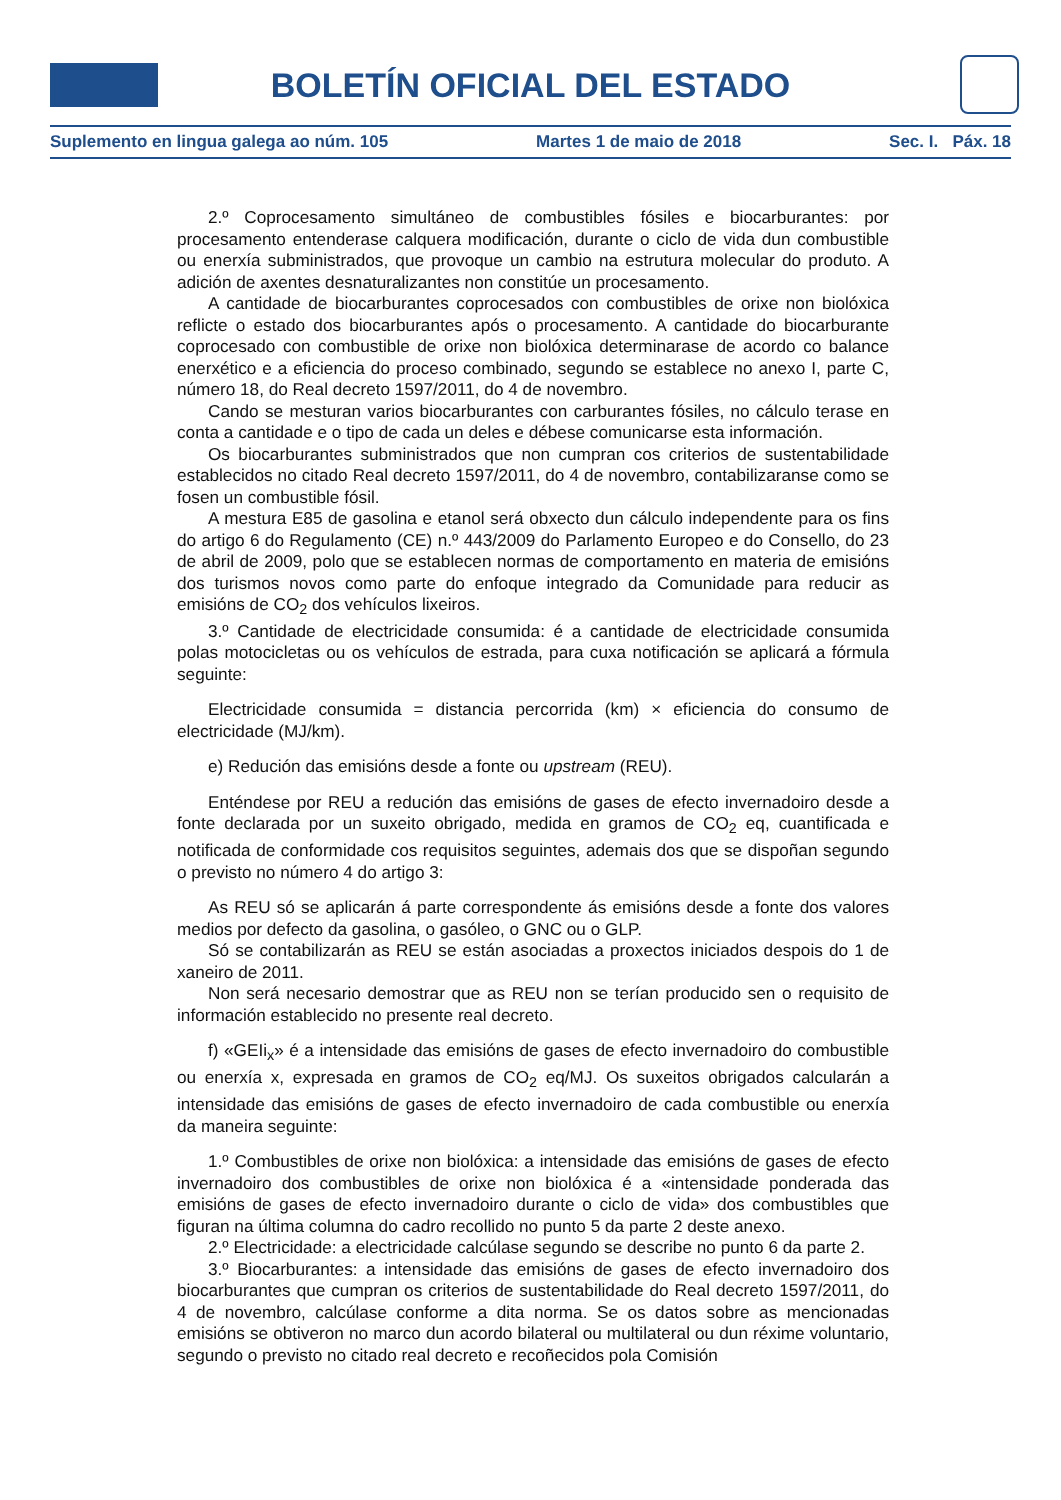BOLETÍN OFICIAL DEL ESTADO
Suplemento en lingua galega ao núm. 105 Martes 1 de maio de 2018 Sec. I. Páx. 18
2.º Coprocesamento simultáneo de combustibles fósiles e biocarburantes: por procesamento entenderase calquera modificación, durante o ciclo de vida dun combustible ou enerxía subministrados, que provoque un cambio na estrutura molecular do produto. A adición de axentes desnaturalizantes non constitúe un procesamento.
A cantidade de biocarburantes coprocesados con combustibles de orixe non biolóxica reflicte o estado dos biocarburantes após o procesamento. A cantidade do biocarburante coprocesado con combustible de orixe non biolóxica determinarase de acordo co balance enerxético e a eficiencia do proceso combinado, segundo se establece no anexo I, parte C, número 18, do Real decreto 1597/2011, do 4 de novembro.
Cando se mesturan varios biocarburantes con carburantes fósiles, no cálculo terase en conta a cantidade e o tipo de cada un deles e débese comunicarse esta información.
Os biocarburantes subministrados que non cumpran cos criterios de sustentabilidade establecidos no citado Real decreto 1597/2011, do 4 de novembro, contabilizaranse como se fosen un combustible fósil.
A mestura E85 de gasolina e etanol será obxecto dun cálculo independente para os fins do artigo 6 do Regulamento (CE) n.º 443/2009 do Parlamento Europeo e do Consello, do 23 de abril de 2009, polo que se establecen normas de comportamento en materia de emisións dos turismos novos como parte do enfoque integrado da Comunidade para reducir as emisións de CO<sub>2</sub> dos vehículos lixeiros.
3.º Cantidade de electricidade consumida: é a cantidade de electricidade consumida polas motocicletas ou os vehículos de estrada, para cuxa notificación se aplicará a fórmula seguinte:
Electricidade consumida = distancia percorrida (km) × eficiencia do consumo de electricidade (MJ/km).
e) Redución das emisións desde a fonte ou upstream (REU).
Enténdese por REU a redución das emisións de gases de efecto invernadoiro desde a fonte declarada por un suxeito obrigado, medida en gramos de CO<sub>2</sub> eq, cuantificada e notificada de conformidade cos requisitos seguintes, ademais dos que se dispoñan segundo o previsto no número 4 do artigo 3:
As REU só se aplicarán á parte correspondente ás emisións desde a fonte dos valores medios por defecto da gasolina, o gasóleo, o GNC ou o GLP.
Só se contabilizarán as REU se están asociadas a proxectos iniciados despois do 1 de xaneiro de 2011.
Non será necesario demostrar que as REU non se terían producido sen o requisito de información establecido no presente real decreto.
f) «GEIi<sub>x</sub>» é a intensidade das emisións de gases de efecto invernadoiro do combustible ou enerxía x, expresada en gramos de CO<sub>2</sub> eq/MJ. Os suxeitos obrigados calcularán a intensidade das emisións de gases de efecto invernadoiro de cada combustible ou enerxía da maneira seguinte:
1.º Combustibles de orixe non biolóxica: a intensidade das emisións de gases de efecto invernadoiro dos combustibles de orixe non biolóxica é a «intensidade ponderada das emisións de gases de efecto invernadoiro durante o ciclo de vida» dos combustibles que figuran na última columna do cadro recollido no punto 5 da parte 2 deste anexo.
2.º Electricidade: a electricidade calcúlase segundo se describe no punto 6 da parte 2.
3.º Biocarburantes: a intensidade das emisións de gases de efecto invernadoiro dos biocarburantes que cumpran os criterios de sustentabilidade do Real decreto 1597/2011, do 4 de novembro, calcúlase conforme a dita norma. Se os datos sobre as mencionadas emisións se obtiveron no marco dun acordo bilateral ou multilateral ou dun réxime voluntario, segundo o previsto no citado real decreto e recoñecidos pola Comisión